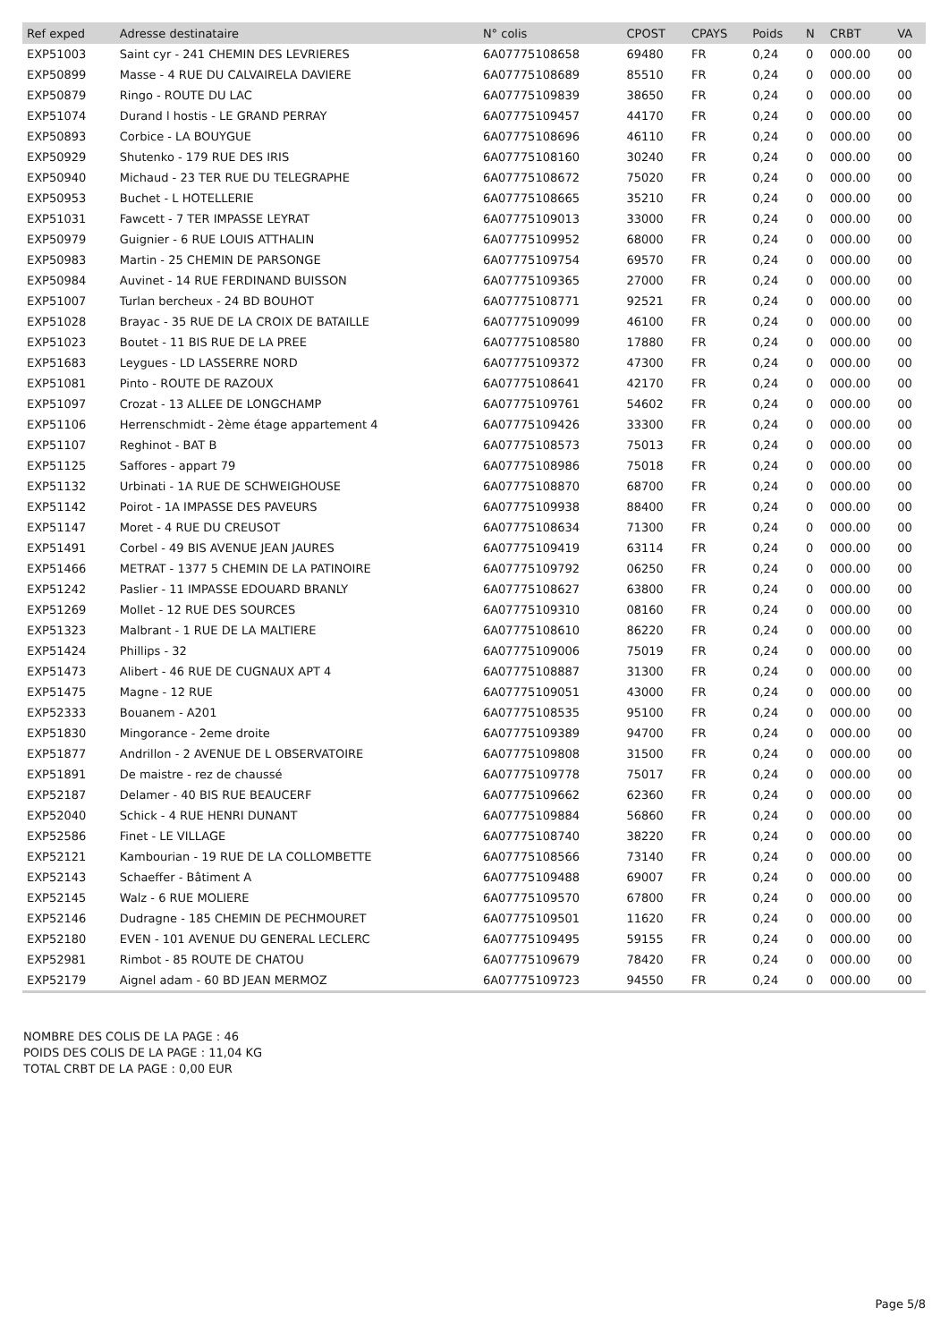| Ref exped | Adresse destinataire | N° colis | CPOST | CPAYS | Poids | N | CRBT | VA |
| --- | --- | --- | --- | --- | --- | --- | --- | --- |
| EXP51003 | Saint cyr - 241 CHEMIN DES LEVRIERES | 6A07775108658 | 69480 | FR | 0,24 | 0 | 000.00 | 00 |
| EXP50899 | Masse - 4 RUE DU CALVAIRELA DAVIERE | 6A07775108689 | 85510 | FR | 0,24 | 0 | 000.00 | 00 |
| EXP50879 | Ringo - ROUTE DU LAC | 6A07775109839 | 38650 | FR | 0,24 | 0 | 000.00 | 00 |
| EXP51074 | Durand l hostis - LE GRAND PERRAY | 6A07775109457 | 44170 | FR | 0,24 | 0 | 000.00 | 00 |
| EXP50893 | Corbice - LA BOUYGUE | 6A07775108696 | 46110 | FR | 0,24 | 0 | 000.00 | 00 |
| EXP50929 | Shutenko - 179 RUE DES IRIS | 6A07775108160 | 30240 | FR | 0,24 | 0 | 000.00 | 00 |
| EXP50940 | Michaud - 23 TER RUE DU TELEGRAPHE | 6A07775108672 | 75020 | FR | 0,24 | 0 | 000.00 | 00 |
| EXP50953 | Buchet - L HOTELLERIE | 6A07775108665 | 35210 | FR | 0,24 | 0 | 000.00 | 00 |
| EXP51031 | Fawcett - 7 TER IMPASSE LEYRAT | 6A07775109013 | 33000 | FR | 0,24 | 0 | 000.00 | 00 |
| EXP50979 | Guignier - 6 RUE LOUIS ATTHALIN | 6A07775109952 | 68000 | FR | 0,24 | 0 | 000.00 | 00 |
| EXP50983 | Martin - 25 CHEMIN DE PARSONGE | 6A07775109754 | 69570 | FR | 0,24 | 0 | 000.00 | 00 |
| EXP50984 | Auvinet - 14 RUE FERDINAND BUISSON | 6A07775109365 | 27000 | FR | 0,24 | 0 | 000.00 | 00 |
| EXP51007 | Turlan bercheux - 24 BD BOUHOT | 6A07775108771 | 92521 | FR | 0,24 | 0 | 000.00 | 00 |
| EXP51028 | Brayac - 35 RUE DE LA CROIX DE BATAILLE | 6A07775109099 | 46100 | FR | 0,24 | 0 | 000.00 | 00 |
| EXP51023 | Boutet - 11 BIS RUE DE LA PREE | 6A07775108580 | 17880 | FR | 0,24 | 0 | 000.00 | 00 |
| EXP51683 | Leygues - LD LASSERRE NORD | 6A07775109372 | 47300 | FR | 0,24 | 0 | 000.00 | 00 |
| EXP51081 | Pinto - ROUTE DE RAZOUX | 6A07775108641 | 42170 | FR | 0,24 | 0 | 000.00 | 00 |
| EXP51097 | Crozat - 13 ALLEE DE LONGCHAMP | 6A07775109761 | 54602 | FR | 0,24 | 0 | 000.00 | 00 |
| EXP51106 | Herrenschmidt - 2ème étage appartement 4 | 6A07775109426 | 33300 | FR | 0,24 | 0 | 000.00 | 00 |
| EXP51107 | Reghinot - BAT B | 6A07775108573 | 75013 | FR | 0,24 | 0 | 000.00 | 00 |
| EXP51125 | Saffores - appart 79 | 6A07775108986 | 75018 | FR | 0,24 | 0 | 000.00 | 00 |
| EXP51132 | Urbinati - 1A RUE DE SCHWEIGHOUSE | 6A07775108870 | 68700 | FR | 0,24 | 0 | 000.00 | 00 |
| EXP51142 | Poirot - 1A IMPASSE DES PAVEURS | 6A07775109938 | 88400 | FR | 0,24 | 0 | 000.00 | 00 |
| EXP51147 | Moret - 4 RUE DU CREUSOT | 6A07775108634 | 71300 | FR | 0,24 | 0 | 000.00 | 00 |
| EXP51491 | Corbel - 49 BIS AVENUE JEAN JAURES | 6A07775109419 | 63114 | FR | 0,24 | 0 | 000.00 | 00 |
| EXP51466 | METRAT - 1377 5 CHEMIN DE LA PATINOIRE | 6A07775109792 | 06250 | FR | 0,24 | 0 | 000.00 | 00 |
| EXP51242 | Paslier - 11 IMPASSE EDOUARD BRANLY | 6A07775108627 | 63800 | FR | 0,24 | 0 | 000.00 | 00 |
| EXP51269 | Mollet - 12 RUE DES SOURCES | 6A07775109310 | 08160 | FR | 0,24 | 0 | 000.00 | 00 |
| EXP51323 | Malbrant - 1 RUE DE LA MALTIERE | 6A07775108610 | 86220 | FR | 0,24 | 0 | 000.00 | 00 |
| EXP51424 | Phillips - 32 | 6A07775109006 | 75019 | FR | 0,24 | 0 | 000.00 | 00 |
| EXP51473 | Alibert - 46 RUE DE CUGNAUX APT 4 | 6A07775108887 | 31300 | FR | 0,24 | 0 | 000.00 | 00 |
| EXP51475 | Magne - 12 RUE | 6A07775109051 | 43000 | FR | 0,24 | 0 | 000.00 | 00 |
| EXP52333 | Bouanem - A201 | 6A07775108535 | 95100 | FR | 0,24 | 0 | 000.00 | 00 |
| EXP51830 | Mingorance - 2eme droite | 6A07775109389 | 94700 | FR | 0,24 | 0 | 000.00 | 00 |
| EXP51877 | Andrillon - 2 AVENUE DE L OBSERVATOIRE | 6A07775109808 | 31500 | FR | 0,24 | 0 | 000.00 | 00 |
| EXP51891 | De maistre - rez de chaussé | 6A07775109778 | 75017 | FR | 0,24 | 0 | 000.00 | 00 |
| EXP52187 | Delamer - 40 BIS RUE BEAUCERF | 6A07775109662 | 62360 | FR | 0,24 | 0 | 000.00 | 00 |
| EXP52040 | Schick - 4 RUE HENRI DUNANT | 6A07775109884 | 56860 | FR | 0,24 | 0 | 000.00 | 00 |
| EXP52586 | Finet - LE VILLAGE | 6A07775108740 | 38220 | FR | 0,24 | 0 | 000.00 | 00 |
| EXP52121 | Kambourian - 19 RUE DE LA COLLOMBETTE | 6A07775108566 | 73140 | FR | 0,24 | 0 | 000.00 | 00 |
| EXP52143 | Schaeffer - Bâtiment A | 6A07775109488 | 69007 | FR | 0,24 | 0 | 000.00 | 00 |
| EXP52145 | Walz - 6 RUE MOLIERE | 6A07775109570 | 67800 | FR | 0,24 | 0 | 000.00 | 00 |
| EXP52146 | Dudragne - 185 CHEMIN DE PECHMOURET | 6A07775109501 | 11620 | FR | 0,24 | 0 | 000.00 | 00 |
| EXP52180 | EVEN - 101 AVENUE DU GENERAL LECLERC | 6A07775109495 | 59155 | FR | 0,24 | 0 | 000.00 | 00 |
| EXP52981 | Rimbot - 85 ROUTE DE CHATOU | 6A07775109679 | 78420 | FR | 0,24 | 0 | 000.00 | 00 |
| EXP52179 | Aignel adam - 60 BD JEAN MERMOZ | 6A07775109723 | 94550 | FR | 0,24 | 0 | 000.00 | 00 |
NOMBRE DES COLIS DE LA PAGE : 46
POIDS DES COLIS DE LA PAGE : 11,04 KG
TOTAL CRBT DE LA PAGE : 0,00 EUR
Page 5/8